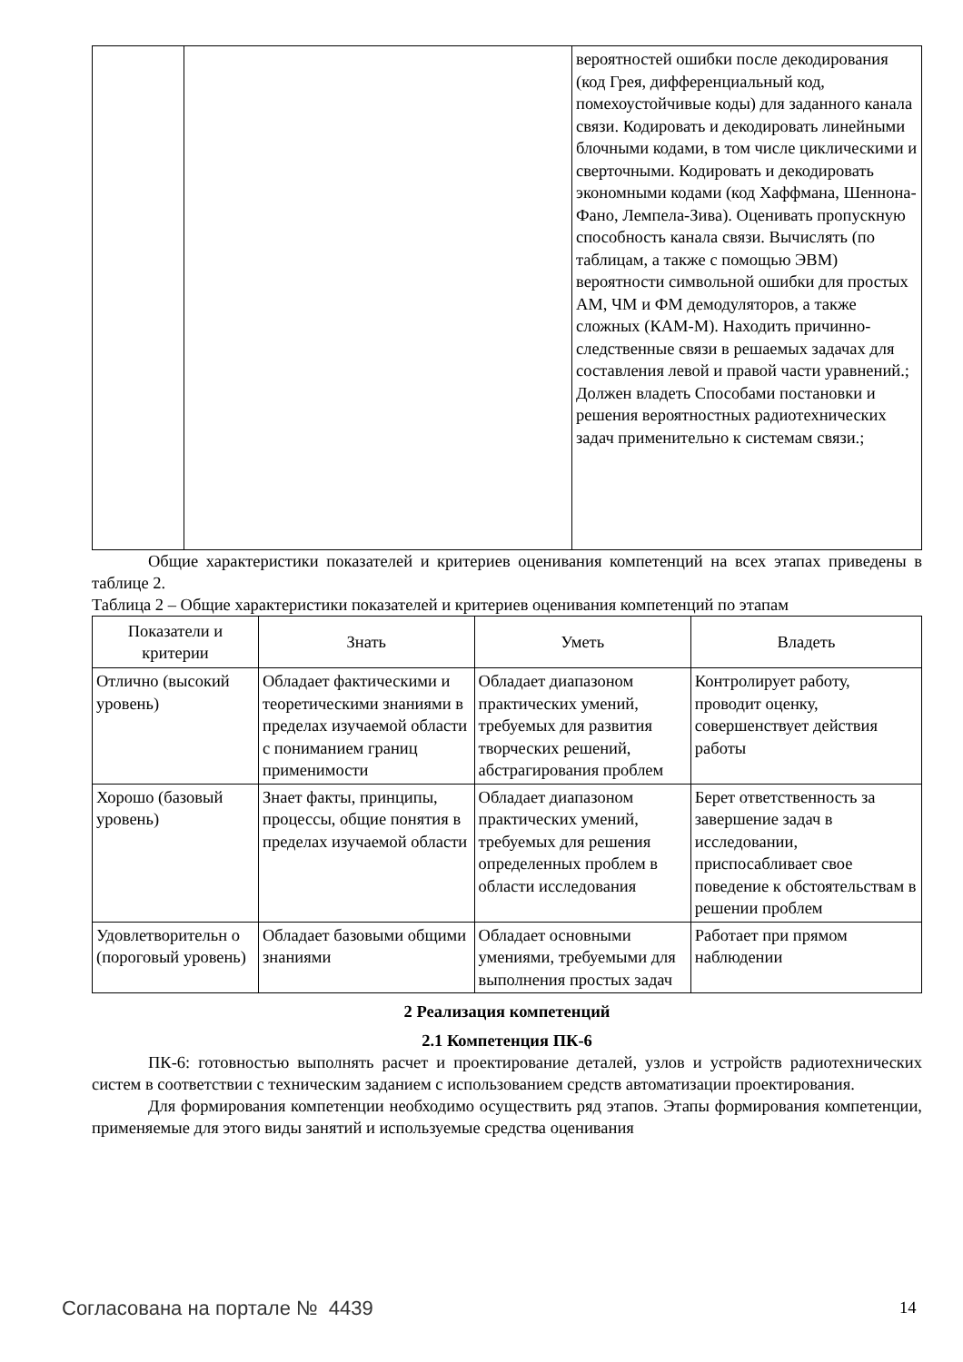| | | вероятностей ошибки после декодирования (код Грея, дифференциальный код, помехоустойчивые коды) для заданного канала связи. Кодировать и декодировать линейными блочными кодами, в том числе циклическими и сверточными. Кодировать и декодировать экономными кодами (код Хаффмана, Шеннона-Фано, Лемпела-Зива). Оценивать пропускную способность канала связи. Вычислять (по таблицам, а также с помощью ЭВМ) вероятности символьной ошибки для простых АМ, ЧМ и ФМ демодуляторов, а также сложных (КАМ-М). Находить причинно-следственные связи в решаемых задачах для составления левой и правой части уравнений.; Должен владеть Способами постановки и решения вероятностных радиотехнических задач применительно к системам связи.; |
Общие характеристики показателей и критериев оценивания компетенций на всех этапах приведены в таблице 2.
Таблица 2 – Общие характеристики показателей и критериев оценивания компетенций по этапам
| Показатели и критерии | Знать | Уметь | Владеть |
| --- | --- | --- | --- |
| Отлично (высокий уровень) | Обладает фактическими и теоретическими знаниями в пределах изучаемой области с пониманием границ применимости | Обладает диапазоном практических умений, требуемых для развития творческих решений, абстрагирования проблем | Контролирует работу, проводит оценку, совершенствует действия работы |
| Хорошо (базовый уровень) | Знает факты, принципы, процессы, общие понятия в пределах изучаемой области | Обладает диапазоном практических умений, требуемых для решения определенных проблем в области исследования | Берет ответственность за завершение задач в исследовании, приспосабливает свое поведение к обстоятельствам в решении проблем |
| Удовлетворительн о (пороговый уровень) | Обладает базовыми общими знаниями | Обладает основными умениями, требуемыми для выполнения простых задач | Работает при прямом наблюдении |
2 Реализация компетенций
2.1 Компетенция ПК-6
ПК-6: готовностью выполнять расчет и проектирование деталей, узлов и устройств радиотехнических систем в соответствии с техническим заданием с использованием средств автоматизации проектирования.
Для формирования компетенции необходимо осуществить ряд этапов. Этапы формирования компетенции, применяемые для этого виды занятий и используемые средства оценивания
Согласована на портале № 4439 14